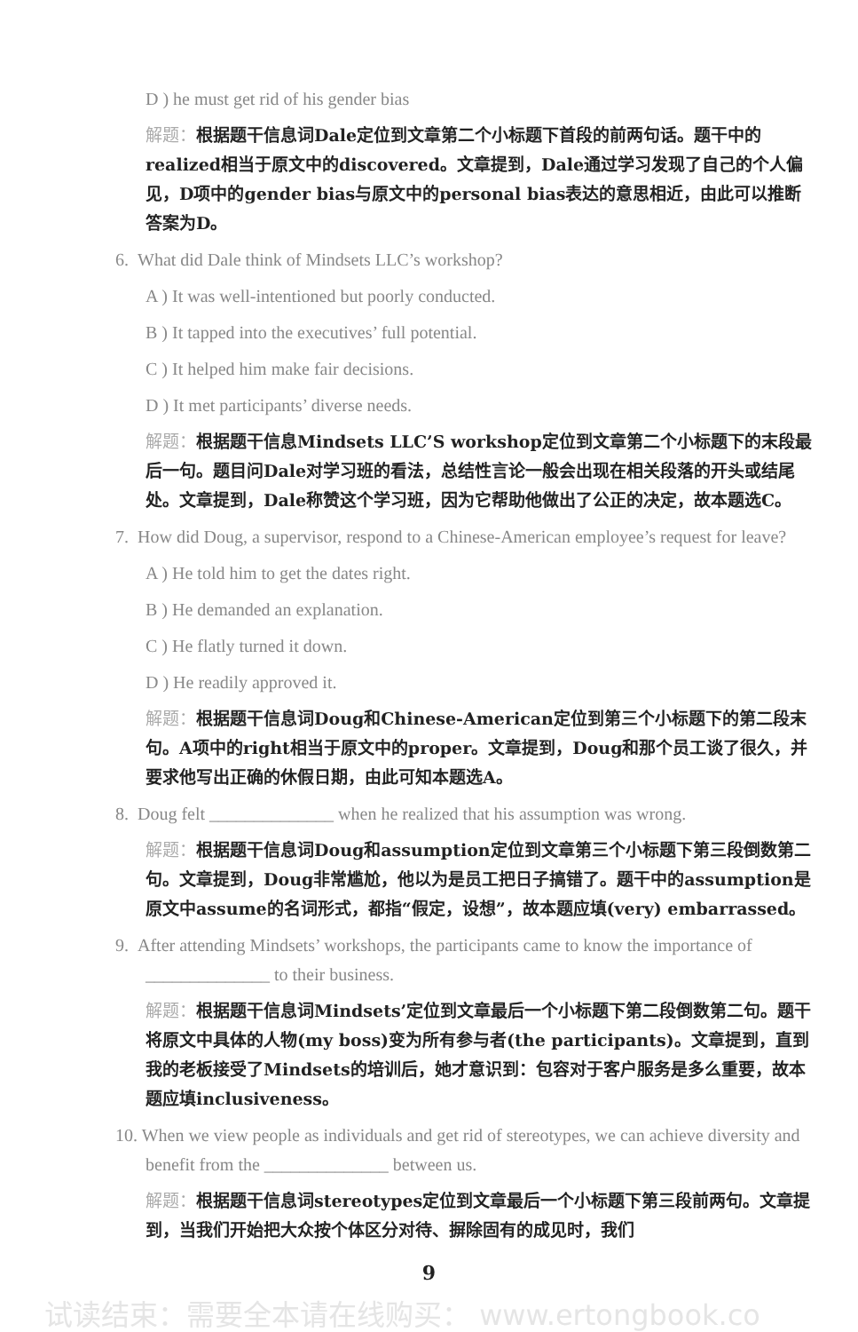D ) he must get rid of his gender bias
解题：根据题干信息词Dale定位到文章第二个小标题下首段的前两句话。题干中的realized相当于原文中的discovered。文章提到，Dale通过学习发现了自己的个人偏见，D项中的gender bias与原文中的personal bias表达的意思相近，由此可以推断答案为D。
6. What did Dale think of Mindsets LLC’s workshop?
A ) It was well-intentioned but poorly conducted.
B ) It tapped into the executives’ full potential.
C ) It helped him make fair decisions.
D ) It met participants’ diverse needs.
解题：根据题干信息Mindsets LLC’S workshop定位到文章第二个小标题下的末段最后一句。题目问Dale对学习班的看法，总结性言论一般会出现在相关段落的开头或结尾处。文章提到，Dale称赞这个学习班，因为它帮助他做出了公正的决定，故本题选C。
7. How did Doug, a supervisor, respond to a Chinese-American employee’s request for leave?
A ) He told him to get the dates right.
B ) He demanded an explanation.
C ) He flatly turned it down.
D ) He readily approved it.
解题：根据题干信息词Doug和Chinese-American定位到第三个小标题下的第二段末句。A项中的right相当于原文中的proper。文章提到，Doug和那个员工谈了很久，并要求他写出正确的休假日期，由此可知本题选A。
8. Doug felt ______________ when he realized that his assumption was wrong.
解题：根据题干信息词Doug和assumption定位到文章第三个小标题下第三段倒数第二句。文章提到，Doug非常尴尬，他以为是员工把日子搞错了。题干中的assumption是原文中assume的名词形式，都指“假定，设想”，故本题应填(very) embarrassed。
9. After attending Mindsets’ workshops, the participants came to know the importance of ______________ to their business.
解题：根据题干信息词Mindsets’定位到文章最后一个小标题下第二段倒数第二句。题干将原文中具体的人物(my boss)变为所有参与者(the participants)。文章提到，直到我的老板接受了Mindsets的培训后，她才意识到：包容对于客户服务是多么重要，故本题应填inclusiveness。
10. When we view people as individuals and get rid of stereotypes, we can achieve diversity and benefit from the ______________ between us.
解题：根据题干信息词stereotypes定位到文章最后一个小标题下第三段前两句。文章提到，当我们开始把大众按个体区分对待、摒除固有的成见时，我们
9
试读结束：需要全本请在线购买： www.ertongbook.co